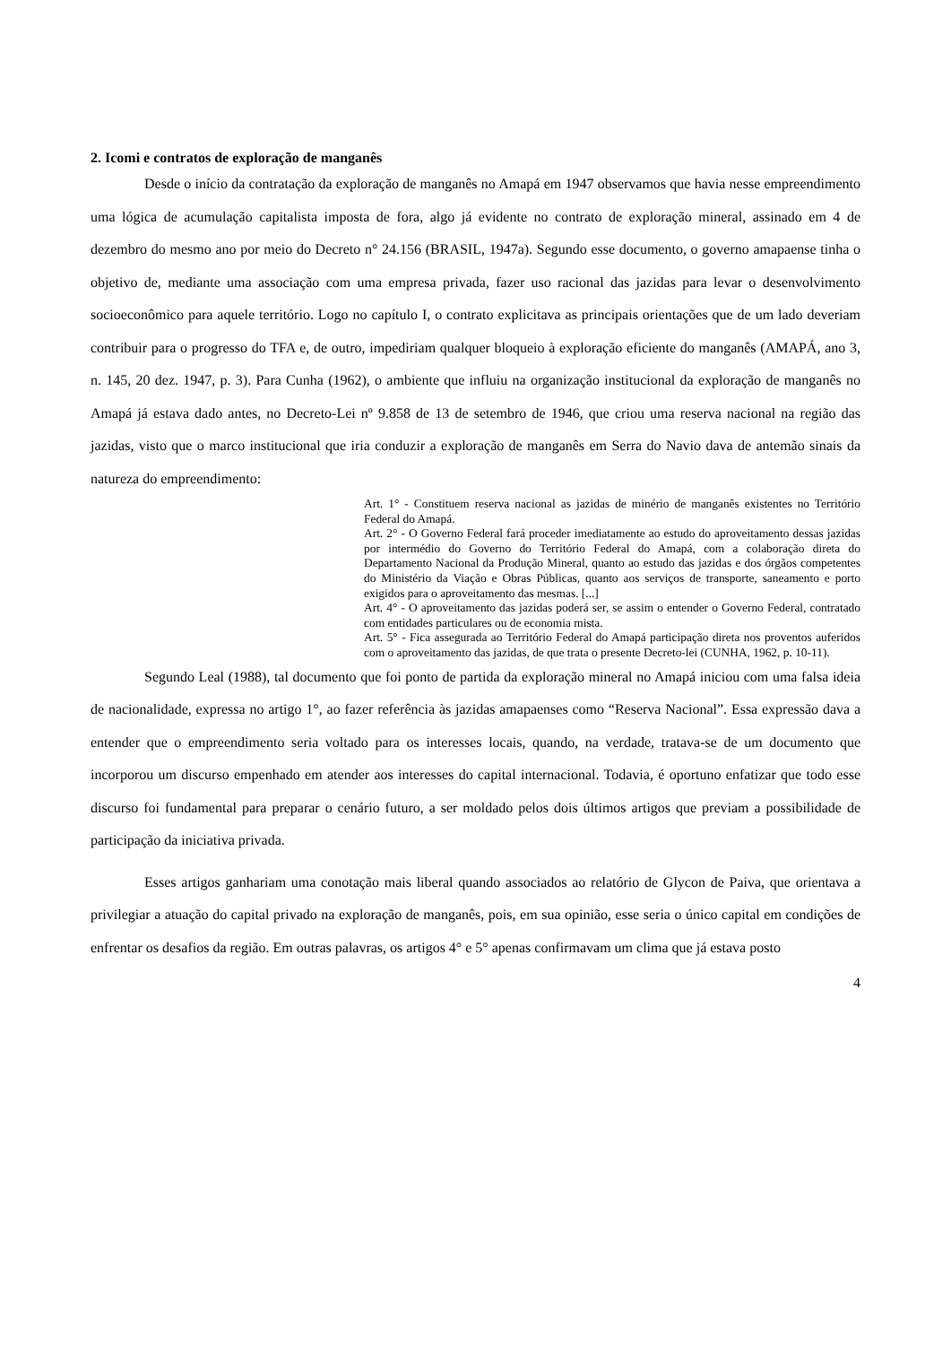2. Icomi e contratos de exploração de manganês
Desde o início da contratação da exploração de manganês no Amapá em 1947 observamos que havia nesse empreendimento uma lógica de acumulação capitalista imposta de fora, algo já evidente no contrato de exploração mineral, assinado em 4 de dezembro do mesmo ano por meio do Decreto n° 24.156 (BRASIL, 1947a). Segundo esse documento, o governo amapaense tinha o objetivo de, mediante uma associação com uma empresa privada, fazer uso racional das jazidas para levar o desenvolvimento socioeconômico para aquele território. Logo no capítulo I, o contrato explicitava as principais orientações que de um lado deveriam contribuir para o progresso do TFA e, de outro, impediriam qualquer bloqueio à exploração eficiente do manganês (AMAPÁ, ano 3, n. 145, 20 dez. 1947, p. 3). Para Cunha (1962), o ambiente que influiu na organização institucional da exploração de manganês no Amapá já estava dado antes, no Decreto-Lei nº 9.858 de 13 de setembro de 1946, que criou uma reserva nacional na região das jazidas, visto que o marco institucional que iria conduzir a exploração de manganês em Serra do Navio dava de antemão sinais da natureza do empreendimento:
Art. 1° - Constituem reserva nacional as jazidas de minério de manganês existentes no Território Federal do Amapá.
Art. 2° - O Governo Federal fará proceder imediatamente ao estudo do aproveitamento dessas jazidas por intermédio do Governo do Território Federal do Amapá, com a colaboração direta do Departamento Nacional da Produção Mineral, quanto ao estudo das jazidas e dos órgãos competentes do Ministério da Viação e Obras Públicas, quanto aos serviços de transporte, saneamento e porto exigidos para o aproveitamento das mesmas. [...]
Art. 4° - O aproveitamento das jazidas poderá ser, se assim o entender o Governo Federal, contratado com entidades particulares ou de economia mista.
Art. 5° - Fica assegurada ao Território Federal do Amapá participação direta nos proventos auferidos com o aproveitamento das jazidas, de que trata o presente Decreto-lei (CUNHA, 1962, p. 10-11).
Segundo Leal (1988), tal documento que foi ponto de partida da exploração mineral no Amapá iniciou com uma falsa ideia de nacionalidade, expressa no artigo 1°, ao fazer referência às jazidas amapaenses como “Reserva Nacional”. Essa expressão dava a entender que o empreendimento seria voltado para os interesses locais, quando, na verdade, tratava-se de um documento que incorporou um discurso empenhado em atender aos interesses do capital internacional. Todavia, é oportuno enfatizar que todo esse discurso foi fundamental para preparar o cenário futuro, a ser moldado pelos dois últimos artigos que previam a possibilidade de participação da iniciativa privada.
Esses artigos ganhariam uma conotação mais liberal quando associados ao relatório de Glycon de Paiva, que orientava a privilegiar a atuação do capital privado na exploração de manganês, pois, em sua opinião, esse seria o único capital em condições de enfrentar os desafios da região. Em outras palavras, os artigos 4° e 5° apenas confirmavam um clima que já estava posto
4